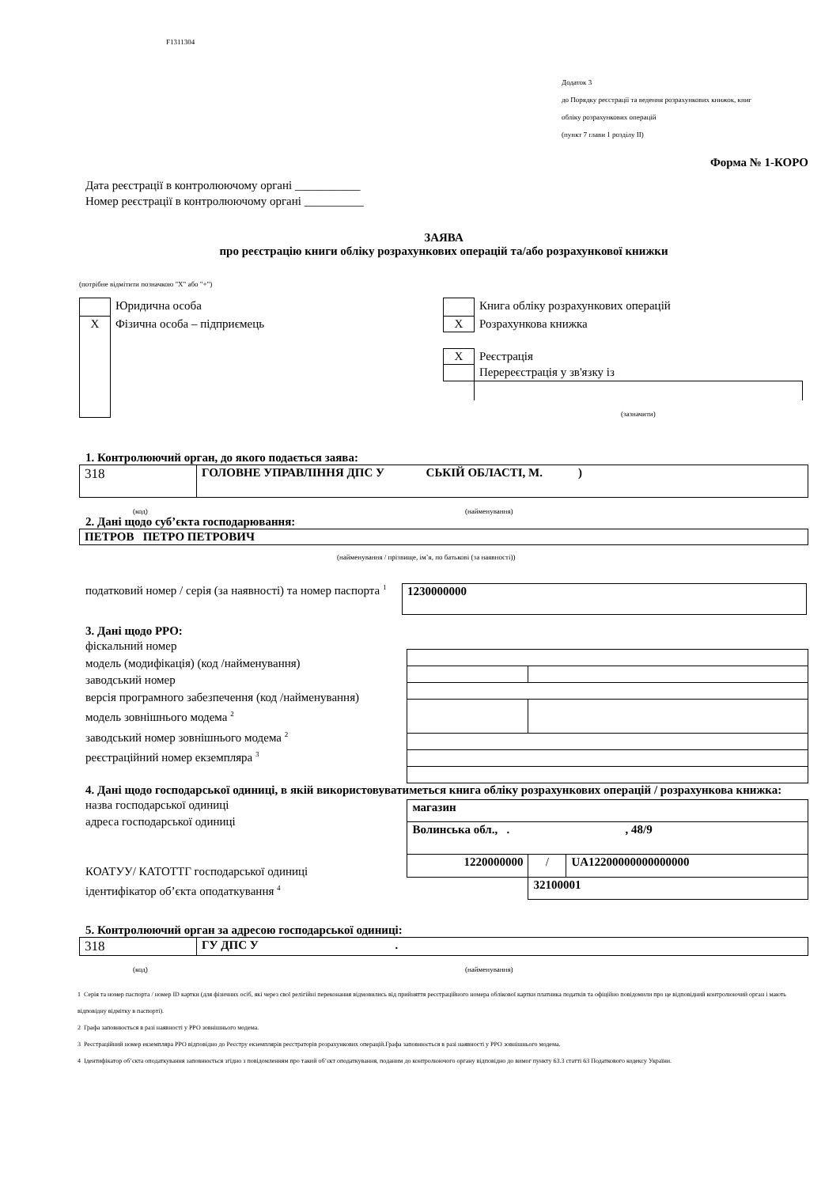F1311304
Додаток 3
до Порядку реєстрації та ведення розрахункових книжок, книг
обліку розрахункових операцій
(пункт 7 глави 1 розділу ІІ)
Форма № 1-КОРО
Дата реєстрації в контролюючому органі ___________
Номер реєстрації в контролюючому органі __________
ЗАЯВА
про реєстрацію книги обліку розрахункових операцій та/або розрахункової книжки
(потрібне відмітити позначкою "X" або "+")
| | Юридична особа |
| X | Фізична особа – підприємець |
| | Книга обліку розрахункових операцій |
| X | Розрахункова книжка |
| X | Реєстрація |
| | Перереєстрація у зв'язку із |
(зазначити)
1. Контролюючий орган, до якого подається заява:
| 318 | ГОЛОВНЕ УПРАВЛІННЯ ДПС У СЬКІЙ ОБЛАСТІ, М. ) |
(код) (найменування)
2. Дані щодо суб’єкта господарювання:
| ПЕТРОВ ПЕТРО ПЕТРОВИЧ |
(найменування / прізвище, ім’я, по батькові (за наявності))
податковий номер / серія (за наявності) та номер паспорта <sup>1</sup>
| 1230000000 |
3. Дані щодо РРО:
фіскальний номер
модель (модифікація) (код /найменування)
заводський номер
версія програмного забезпечення (код /найменування)
модель зовнішнього модема <sup>2</sup>
заводський номер зовнішнього модема <sup>2</sup>
реєстраційний номер екземпляра <sup>3</sup>
4. Дані щодо господарської одиниці, в якій використовуватиметься книга обліку розрахункових операцій / розрахункова книжка:
назва господарської одиниці
адреса господарської одиниці
КОАТУУ/ КАТОТТГ господарської одиниці
ідентифікатор об’єкта оподаткування <sup>4</sup>
| магазин | | |
| Волинська обл., . , 48/9 | | |
| 1220000000 | / | UA12200000000000000 |
| | 32100001 | |
5. Контролюючий орган за адресою господарської одиниці:
| 318 | ГУ ДПС У . |
(код) (найменування)
1 Серія та номер паспорта / номер ID картки (для фізичних осіб, які через свої релігійні переконання відмовились від прийняття реєстраційного номера облікової картки платника податків та офіційно повідомили про це відповідний контролюючий орган і мають відповідну відмітку в паспорті).
2 Графа заповнюється в разі наявності у РРО зовнішнього модема.
3 Реєстраційний номер екземпляра РРО відповідно до Реєстру екземплярів реєстраторів розрахункових операцій.Графа заповнюється в разі наявності у РРО зовнішнього модема.
4 Ідентифікатор об’єкта оподаткування заповнюється згідно з повідомленням про такий об’єкт оподаткування, поданим до контролюючого органу відповідно до вимог пункту 63.3 статті 63 Податкового кодексу України.